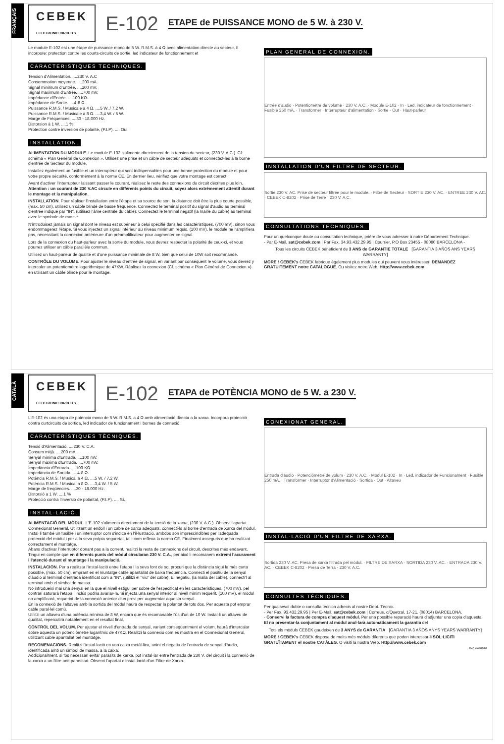FRANÇAIS
CEBEK
ELECTRONIC CIRCUITS
E-102 ETAPE de PUISSANCE MONO de 5 W. à 230 V.
Le module E-102 est une étape de puissance mono de 5 W. R.M.S. à 4 Ω avec alimentation directe au secteur. Il incorpore: protection contre les courts-circuits de sortie, led indicateur de fonctionnement et
CARACTERISTIQUES TECHNIQUES.
Tension d'Alimentation. ....230 V. A.C
Consommation moyenne. ....200 mA.
Signal minimum d'Entrée. ....100 mV.
Signal maximum d'Entrée. ....700 mV.
Impédance d'Entrée. ....100 KΩ.
Impédance de Sortie. ....4-8 Ω.
Puissance R.M.S. / Musicale à 4 Ω. ....5 W. / 7,2 W.
Puissance R.M.S. / Musicale à 8 Ω. ....3,4 W. / 5 W.
Marge de Fréquences. ....30 - 18.000 Hz.
Distorsion à 1 W. ....1 %
Protection contre inversion de polarité, (P.I.P). .... Oui.
INSTALLATION.
ALIMENTATION DU MODULE. Le module E-102 s'alimente directement de la tension du secteur, (230 V. A.C.). Cf. schéma « Plan Général de Connexion ». Utilisez une prise et un câble de secteur adéquats et connectez-les à la borne d'entrée de Secteur du module.
Installez également un fusible et un interrupteur qui sont indispensables pour une bonne protection du module et pour votre propre sécurité, conformément à la norme CE. En dernier lieu, vérifiez que votre montage est correct.
Avant d'activer l'interrupteur laissant passer le courant, réalisez le reste des connexions du circuit décrites plus loin. Attention : un courant de 230 V.AC circule en différents points du circuit, soyez alors extrêmement attentif durant le montage et la manipulation.
INSTALLATION. Pour réaliser l'installation entre l'étape et sa source de son, la distance doit être la plus courte possible, (max. 50 cm), utilisez un câble blindé de basse fréquence. Connectez le terminal positif du signal d'audio au terminal d'entrée indiqué par "IN", (utilisez l'âme centrale du câble). Connectez le terminal négatif (la maille du câble) au terminal avec le symbole de masse.
N'introduisez jamais un signal dont le niveau est supérieur à celui spécifié dans les caractéristiques, (700 mV), sinon vous endommagerez l'étape. Si vous injectez un signal inférieur au niveau minimum requis, (100 mV), le module ne l'amplifiera pas, nécessitant la connexion antérieure d'un préamplificateur pour augmenter ce signal.
Lors de la connexion du haut-parleur avec la sortie du module, vous devrez respecter la polarité de ceux-ci, et vous pourrez utiliser un câble parallèle commun.
Utilisez un haut-parleur de qualité et d'une puissance minimale de 8 W, bien que celui de 10W soit recommandé.
CONTRÔLE DU VOLUME. Pour ajuster le niveau d'entrée de signal, en variant par conséquent le volume, vous devrez y intercaler un potentiomètre logarithmique de 47KW. Réalisez la connexion (Cf. schéma « Plan Général de Connexion ») en utilisant un câble blindé pour le montage.
PLAN GENERAL DE CONNEXION.
Entrée d'audio · Potentiomètre de volume · 230 V. A.C. · Module E-102 · In · Led, indicateur de fonctionnement · Fusible 250 mA. · Transformer · Interrupteur d'alimentation · Sortie · Out · Haut-parleur
INSTALLATION D'UN FILTRE DE SECTEUR.
Sortie 230 V. AC. Prise de secteur filtrée pour le module. · Filtre de Secteur · SORTIE 230 V. AC. · ENTREE 230 V. AC. · CEBEK C-8202 · Prise de Terre · 230 V. A.C.
CONSULTATIONS TECHNIQUES.
Pour un quelconque doute ou consultation technique, priére de vous adresser à notre Département Technique.
- Par E-Mail, sat@cebek.com | Par Fax. 34.93.432.29.95 | Courrier. P.O Box 23455 - 08080 BARCELONA -
Tous les circuits CEBEK bénéficient de 3 ANS de GARANTIE TOTALE [GARANTIA 3 AÑOS ANS YEARS WARRANTY]
MORE ! CEBEK's CEBEK fabrique également plus modules qui peuvent vous intéresser. DEMANDEZ GRATUITEMENT notre CATALOGUE. Ou visitez notre Web. Http://www.cebek.com
CATALÀ
CEBEK
ELECTRONIC CIRCUITS
E-102 ETAPA de POTÈNCIA MONO de 5 W. a 230 V.
L'E-102 és una etapa de potència mono de 5 W. R.M.S. a 4 Ω amb alimentació directa a la xarxa. Incorpora protecció contra curtcircuits de sortida, led indicador de funcionament i bornes de connexió.
CARACTERÍSTIQUES TÈCNIQUES.
Tensió d'Alimentació. ....230 V. C.A.
Consum mitjà. ....200 mA.
Senyal mínima d'Entrada. ....100 mV.
Senyal màxima d'Entrada. ....700 mV.
Impedància d'Entrada. ....100 KΩ.
Impedància de Sortida. ....4-8 Ω.
Potència R.M.S. / Musical a 4 Ω. ....5 W. / 7,2 W.
Potència R.M.S. / Musical a 8 Ω. ....3,4 W. / 5 W.
Marge de freqüències. ....30 - 18.000 Hz.
Distorsió a 1 W. ....1 %
Protecció contra l'inversió de polaritat, (P.I.P). .... Sí.
INSTAL·LACIÓ.
ALIMENTACIÓ DEL MÒDUL. L'E-102 s'alimenta directament de la tensió de la xarxa, (230 V. A.C.). Observi l'apartat Connexionat General. Utilitzant un endoll i un cable de xarxa adequats, connecti-ls al borne d'entrada de Xarxa del mòdul.
Instal·li també un fusible i un interruptor com s'indica en l'il·lustració, ambdós son imprescindibles per l'adequada protecció del mòdul i per a la seva pròpia seguretat, tal i com reflexa la norma CE. Finalment asseguris que ha realitzat correctament el muntatge.
Abans d'activar l'interruptor donant pas a la corrent, realitzi la resta de connexions del circuit, descrites més endavant. Tingui en compte que en diferents punts del mòdul circularan 230 V. C.A., per això li recomanem extremi l'acurament i l'atenció durant el muntatge i la manipulació.
INSTALACION. Per a realitzar l'instal·lació entre l'etapa i la seva font de so, procuri que la distància sigui la més curta possible, (màx. 50 cm), emprant en el muntatge cable apantallat de baixa freqüència. Connecti el positiu de la senyal d'àudio al terminal d'entrada identificat com a "IN", (utilitzi el "viu" del cable). El negatiu, (la malla del cable), connecti'l al terminal amb el símbol de massa.
No introdueixi mai una senyal en la que el nivell estigui per sobre de l'especificat en les característiques, (700 mV), pel contrari saturarà l'etapa i inclús podria avariar-la. Si injecta una senyal inferior al nivell mínim requerit, (100 mV), el mòdul no amplificarà, requerint de la connexió anterior d'un previ per augmentar aquesta senyal.
En la connexió de l'altaveu amb la sortida del mòdul haurà de respectar la polaritat de tots dos. Per aquesta pot emprar cable paral·lel comú.
Utilitzi un altaveu d'una potència mínima de 8 W, encara que és recomanable l'ús d'un de 10 W. Instal·li un altaveu de qualitat, repercutirà notablement en el resultat final.
CONTROL DEL VOLUM. Per ajustar el nivell d'entrada de senyal, variant conseqüentment el volum, haurà d'intercalar sobre aquesta un potenciòmetre logarítmic de 47KΩ. Realitzi la connexió com es mostra en el Connexionat General, utilitzant cable apantallat pel muntatge.
RECOMENACIONS. Realitzi l'instal·lació en una caixa metàl·lica, unint el negatiu de l'entrada de senyal d'àudio, identificada amb un símbol de massa, a la caixa.
Addicionalment, si fos necessari evitar paràsits de xarxa, pot instal·lar entre l'entrada de 230 V. del circuit i la connexió de la xarxa a un filtre anti-parasitari. Observi l'apartat d'Instal·lació d'un Filtre de Xarxa.
CONEXIONAT GENERAL.
Entrada d'àudio · Potenciòmetre de volum · 230 V. A.C. · Mòdul E-102 · In · Led, indicador de Funcionament · Fusible 250 mA. · Transformer · Interruptor d'Alimentació · Sortida · Out · Altaveu
INSTAL·LACIÓ D'UN FILTRE DE XARXA.
Sortida 230 V. AC. Presa de xarxa filtrada pel mòdul. · FILTRE DE XARXA · SORTIDA 230 V. AC. · ENTRADA 230 V. AC. · CEBEK C-8202 · Presa de Terra · 230 V. A.C.
CONSULTES TÈCNIQUES.
Per qualsevol dubte o consulta tècnica adrecis al nostre Dept. Tècnic.
- Per Fax. 93.432.29.95 | Per E-Mail, sat@cebek.com | Correus. c/Quetzal, 17-21. (08014) BARCELONA.
- Conservi la factura de compra d'aquest mòdul. Per una possible reparació haurà d'adjuntar una copia d'aquesta. El no presentar-la conjuntament al mòdul anul·larà automàticament la garantia del
Tots els mòduls CEBEK gaudeixen de 3 ANYS de GARANTIA [GARANTIA 3 AÑOS ANYS YEARS WARRANTY]
MORE ! CEBEK's CEBEK disposa de molts més mòduls diferents que poden interessar-li SOL·LICITI GRATUÏTAMENT el nostre CATÀLEG. O visiti la nostra Web. Http://www.cebek.com
Ref. Full0246